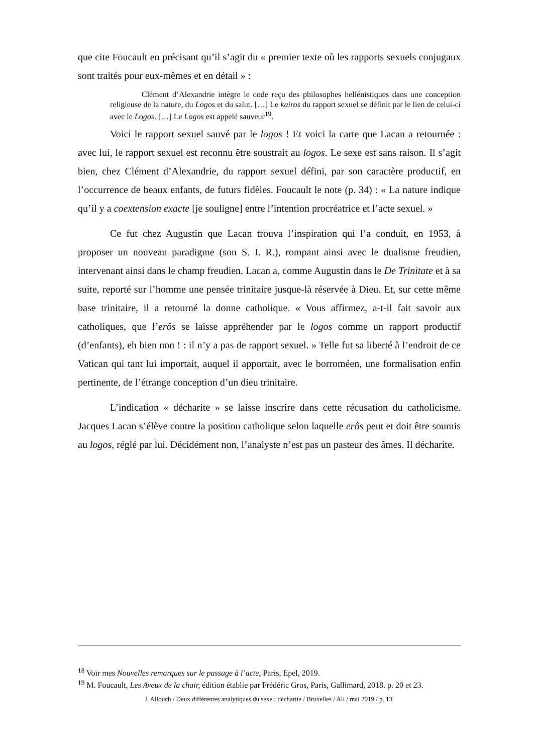que cite Foucault en précisant qu’il s’agit du « premier texte où les rapports sexuels conjugaux sont traités pour eux-mêmes et en détail » :
Clément d’Alexandrie intègre le code reçu des philosophes hellénistiques dans une conception religieuse de la nature, du Logos et du salut. […] Le kairos du rapport sexuel se définit par le lien de celui-ci avec le Logos. […] Le Logos est appelé sauveur<sup>19</sup>.
Voici le rapport sexuel sauvé par le logos ! Et voici la carte que Lacan a retournée : avec lui, le rapport sexuel est reconnu être soustrait au logos. Le sexe est sans raison. Il s’agit bien, chez Clément d’Alexandrie, du rapport sexuel défini, par son caractère productif, en l’occurrence de beaux enfants, de futurs fidèles. Foucault le note (p. 34) : « La nature indique qu’il y a coextension exacte [je souligne] entre l’intention procréatrice et l’acte sexuel. »
Ce fut chez Augustin que Lacan trouva l’inspiration qui l’a conduit, en 1953, à proposer un nouveau paradigme (son S. I. R.), rompant ainsi avec le dualisme freudien, intervenant ainsi dans le champ freudien. Lacan a, comme Augustin dans le De Trinitate et à sa suite, reporté sur l’homme une pensée trinitaire jusque-là réservée à Dieu. Et, sur cette même base trinitaire, il a retourné la donne catholique. « Vous affirmez, a-t-il fait savoir aux catholiques, que l’erôs se laisse appréhender par le logos comme un rapport productif (d’enfants), eh bien non ! : il n’y a pas de rapport sexuel. » Telle fut sa liberté à l’endroit de ce Vatican qui tant lui importait, auquel il apportait, avec le borroméen, une formalisation enfin pertinente, de l’étrange conception d’un dieu trinitaire.
L’indication « décharite » se laisse inscrire dans cette récusation du catholicisme. Jacques Lacan s’élève contre la position catholique selon laquelle erôs peut et doit être soumis au logos, réglé par lui. Décidément non, l’analyste n’est pas un pasteur des âmes. Il décharite.
<sup>18</sup> Voir mes Nouvelles remarques sur le passage à l’acte, Paris, Epel, 2019.
<sup>19</sup> M. Foucault, Les Aveux de la chair, édition établie par Frédéric Gros, Paris, Gallimard, 2018. p. 20 et 23.
J. Allouch / Deux différentes analytiques du sexe : décharite / Bruxelles / Ali / mai 2019 / p. 13.